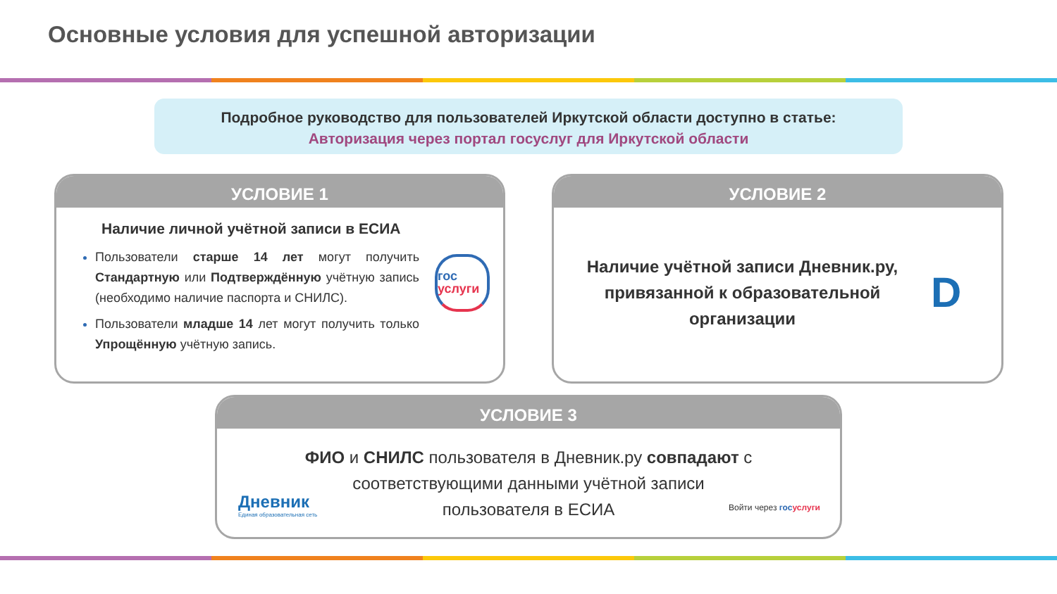Основные условия для успешной авторизации
Подробное руководство для пользователей Иркутской области доступно в статье:
Авторизация через портал госуслуг для Иркутской области
УСЛОВИЕ 1
Наличие личной учётной записи в ЕСИА
Пользователи старше 14 лет могут получить Стандартную или Подтверждённую учётную запись (необходимо наличие паспорта и СНИЛС).
Пользователи младше 14 лет могут получить только Упрощённую учётную запись.
гос
услуги
УСЛОВИЕ 2
Наличие учётной записи Дневник.ру,
привязанной к образовательной
организации
D
УСЛОВИЕ 3
ФИО и СНИЛС пользователя в Дневник.ру совпадают с
соответствующими данными учётной записи
пользователя в ЕСИА
Дневник
Единая образовательная сеть
Войти через гос услуги